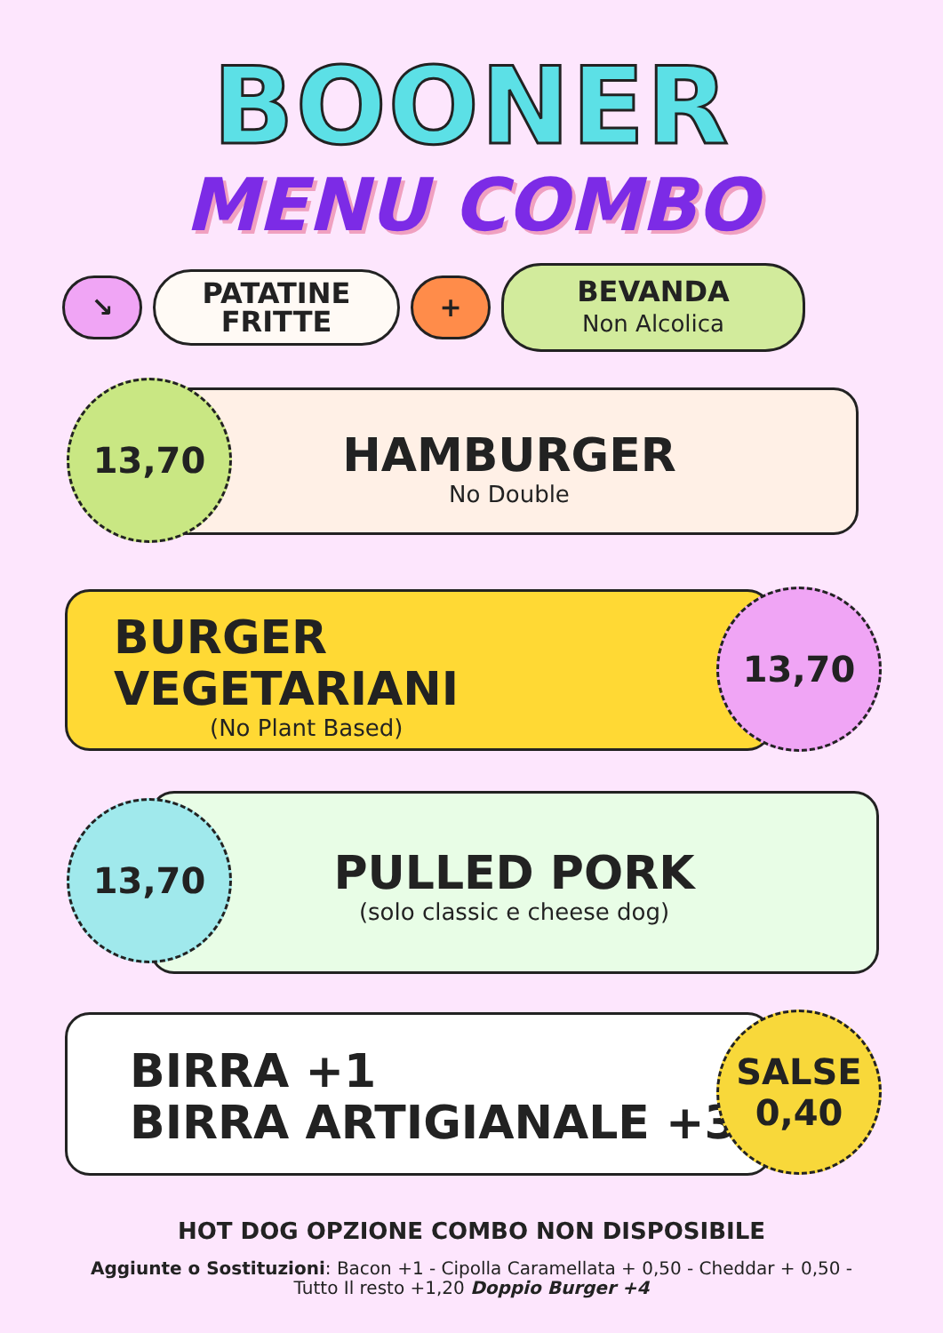BOONER
MENU COMBO
↘
PATATINE
FRITTE
+
BEVANDA
Non Alcolica
HAMBURGER
No Double
13,70
BURGER
VEGETARIANI
(No Plant Based)
13,70
PULLED PORK
(solo classic e cheese dog)
13,70
BIRRA +1
BIRRA ARTIGIANALE +3
SALSE
0,40
HOT DOG OPZIONE COMBO NON DISPOSIBILE
Aggiunte o Sostituzioni: Bacon +1 - Cipolla Caramellata + 0,50 - Cheddar + 0,50 -
Tutto Il resto +1,20 Doppio Burger +4